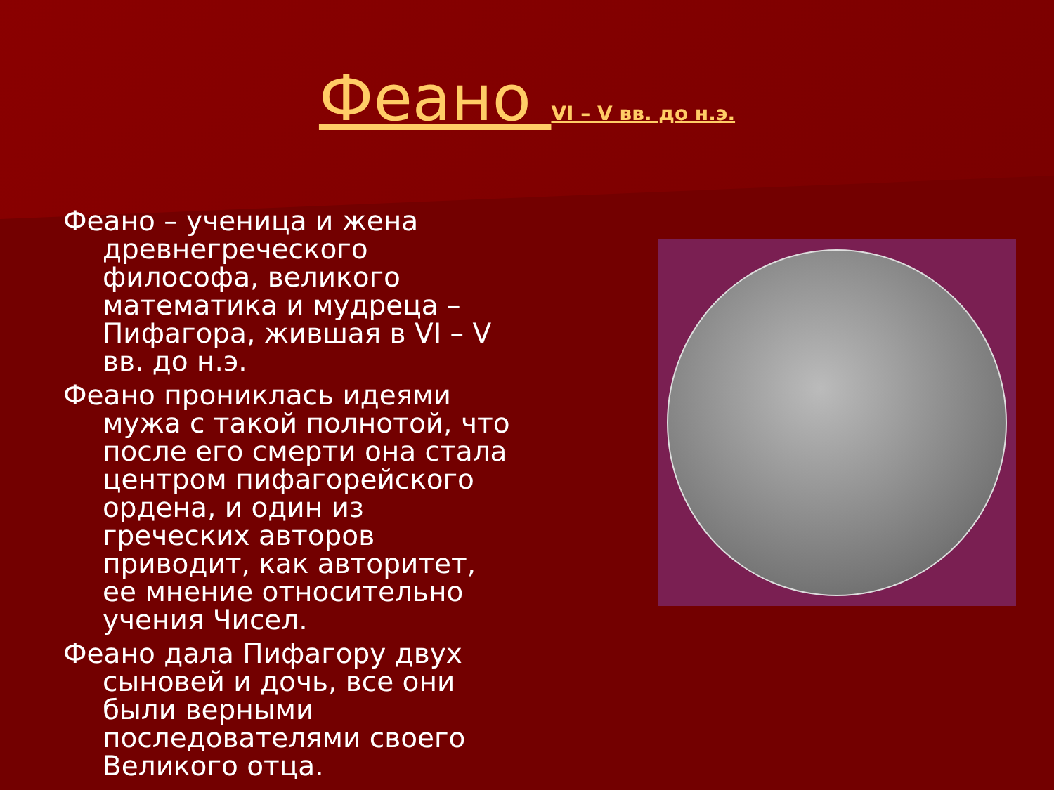Феано VI – V вв. до н.э.
Феано – ученица и жена древнегреческого философа, великого математика и мудреца – Пифагора, жившая в VI – V вв. до н.э.
Феано прониклась идеями мужа с такой полнотой, что после его смерти она стала центром пифагорейского ордена, и один из греческих авторов приводит, как авторитет, ее мнение относительно учения Чисел.
Феано дала Пифагору двух сыновей и дочь, все они были верными последователями своего Великого отца.